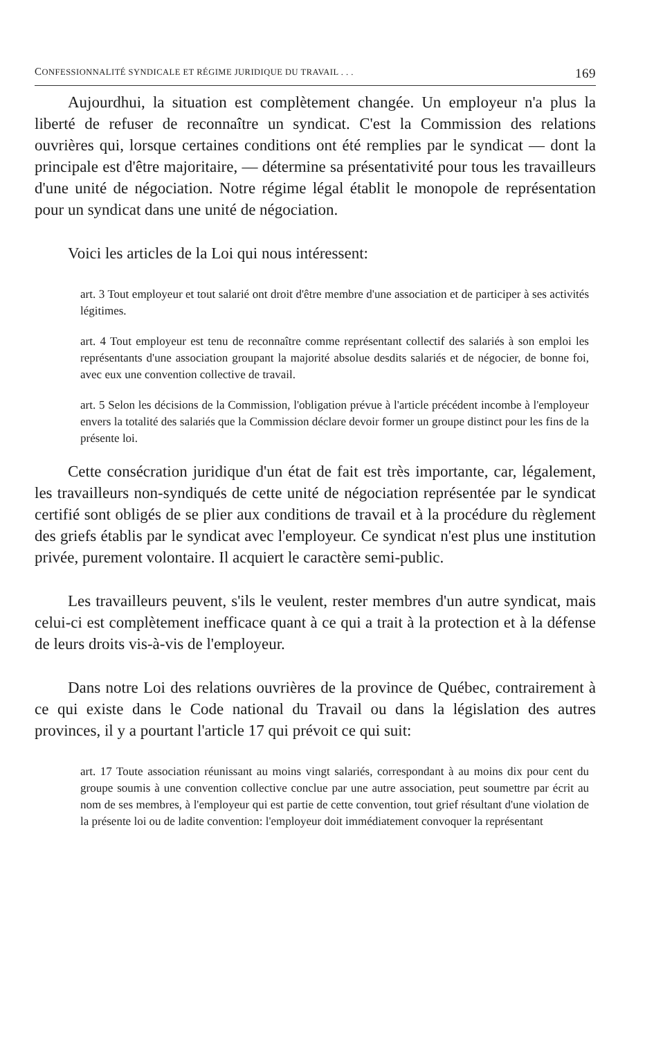CONFESSIONNALITÉ SYNDICALE ET RÉGIME JURIDIQUE DU TRAVAIL . . . 169
Aujourdhui, la situation est complètement changée. Un employeur n'a plus la liberté de refuser de reconnaître un syndicat. C'est la Commission des relations ouvrières qui, lorsque certaines conditions ont été remplies par le syndicat — dont la principale est d'être majoritaire, — détermine sa présentativité pour tous les travailleurs d'une unité de négociation. Notre régime légal établit le monopole de représentation pour un syndicat dans une unité de négociation.
Voici les articles de la Loi qui nous intéressent:
art. 3 Tout employeur et tout salarié ont droit d'être membre d'une association et de participer à ses activités légitimes.
art. 4 Tout employeur est tenu de reconnaître comme représentant collectif des salariés à son emploi les représentants d'une association groupant la majorité absolue desdits salariés et de négocier, de bonne foi, avec eux une convention collective de travail.
art. 5 Selon les décisions de la Commission, l'obligation prévue à l'article précédent incombe à l'employeur envers la totalité des salariés que la Commission déclare devoir former un groupe distinct pour les fins de la présente loi.
Cette consécration juridique d'un état de fait est très importante, car, légalement, les travailleurs non-syndiqués de cette unité de négociation représentée par le syndicat certifié sont obligés de se plier aux conditions de travail et à la procédure du règlement des griefs établis par le syndicat avec l'employeur. Ce syndicat n'est plus une institution privée, purement volontaire. Il acquiert le caractère semi-public.
Les travailleurs peuvent, s'ils le veulent, rester membres d'un autre syndicat, mais celui-ci est complètement inefficace quant à ce qui a trait à la protection et à la défense de leurs droits vis-à-vis de l'employeur.
Dans notre Loi des relations ouvrières de la province de Québec, contrairement à ce qui existe dans le Code national du Travail ou dans la législation des autres provinces, il y a pourtant l'article 17 qui prévoit ce qui suit:
art. 17 Toute association réunissant au moins vingt salariés, correspondant à au moins dix pour cent du groupe soumis à une convention collective conclue par une autre association, peut soumettre par écrit au nom de ses membres, à l'employeur qui est partie de cette convention, tout grief résultant d'une violation de la présente loi ou de ladite convention: l'employeur doit immédiatement convoquer la représentant